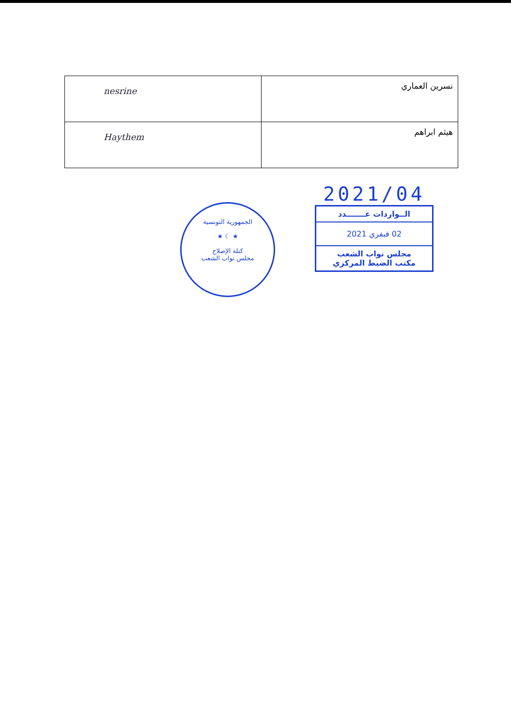| nesrine | نسرين العماري |
| Haythem | هيثم ابراهم |
الجمهورية التونسية
★ ☾ ★
كتلة الإصلاح
مجلس نواب الشعب
2021/04
الــواردات عـــــــدد
02 فيفري 2021
مجلس نواب الشعب
مكتب الضبط المركزي